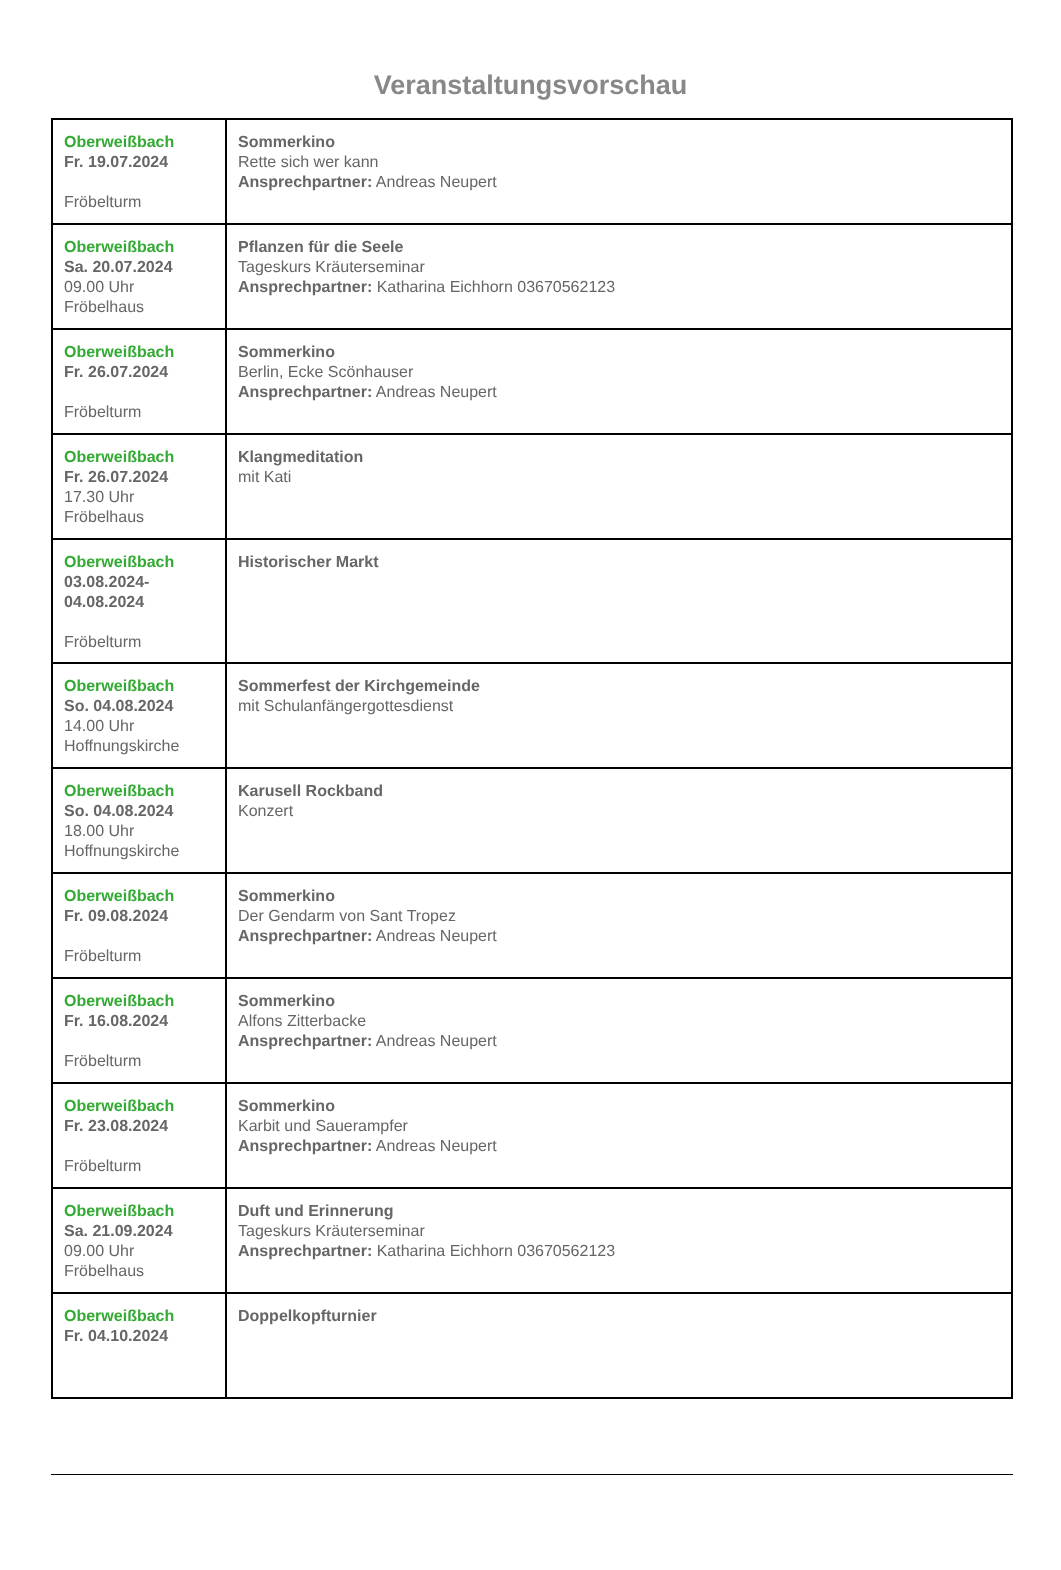Veranstaltungsvorschau
| Oberweißbach Fr. 19.07.2024 Fröbelturm | Sommerkino Rette sich wer kann Ansprechpartner: Andreas Neupert |
| Oberweißbach Sa. 20.07.2024 09.00 Uhr Fröbelhaus | Pflanzen für die Seele Tageskurs Kräuterseminar Ansprechpartner: Katharina Eichhorn 03670562123 |
| Oberweißbach Fr. 26.07.2024 Fröbelturm | Sommerkino Berlin, Ecke Scönhauser Ansprechpartner: Andreas Neupert |
| Oberweißbach Fr. 26.07.2024 17.30 Uhr Fröbelhaus | Klangmeditation mit Kati |
| Oberweißbach 03.08.2024- 04.08.2024 Fröbelturm | Historischer Markt |
| Oberweißbach So. 04.08.2024 14.00 Uhr Hoffnungskirche | Sommerfest der Kirchgemeinde mit Schulanfängergottesdienst |
| Oberweißbach So. 04.08.2024 18.00 Uhr Hoffnungskirche | Karusell Rockband Konzert |
| Oberweißbach Fr. 09.08.2024 Fröbelturm | Sommerkino Der Gendarm von Sant Tropez Ansprechpartner: Andreas Neupert |
| Oberweißbach Fr. 16.08.2024 Fröbelturm | Sommerkino Alfons Zitterbacke Ansprechpartner: Andreas Neupert |
| Oberweißbach Fr. 23.08.2024 Fröbelturm | Sommerkino Karbit und Sauerampfer Ansprechpartner: Andreas Neupert |
| Oberweißbach Sa. 21.09.2024 09.00 Uhr Fröbelhaus | Duft und Erinnerung Tageskurs Kräuterseminar Ansprechpartner: Katharina Eichhorn 03670562123 |
| Oberweißbach Fr. 04.10.2024 | Doppelkopfturnier |